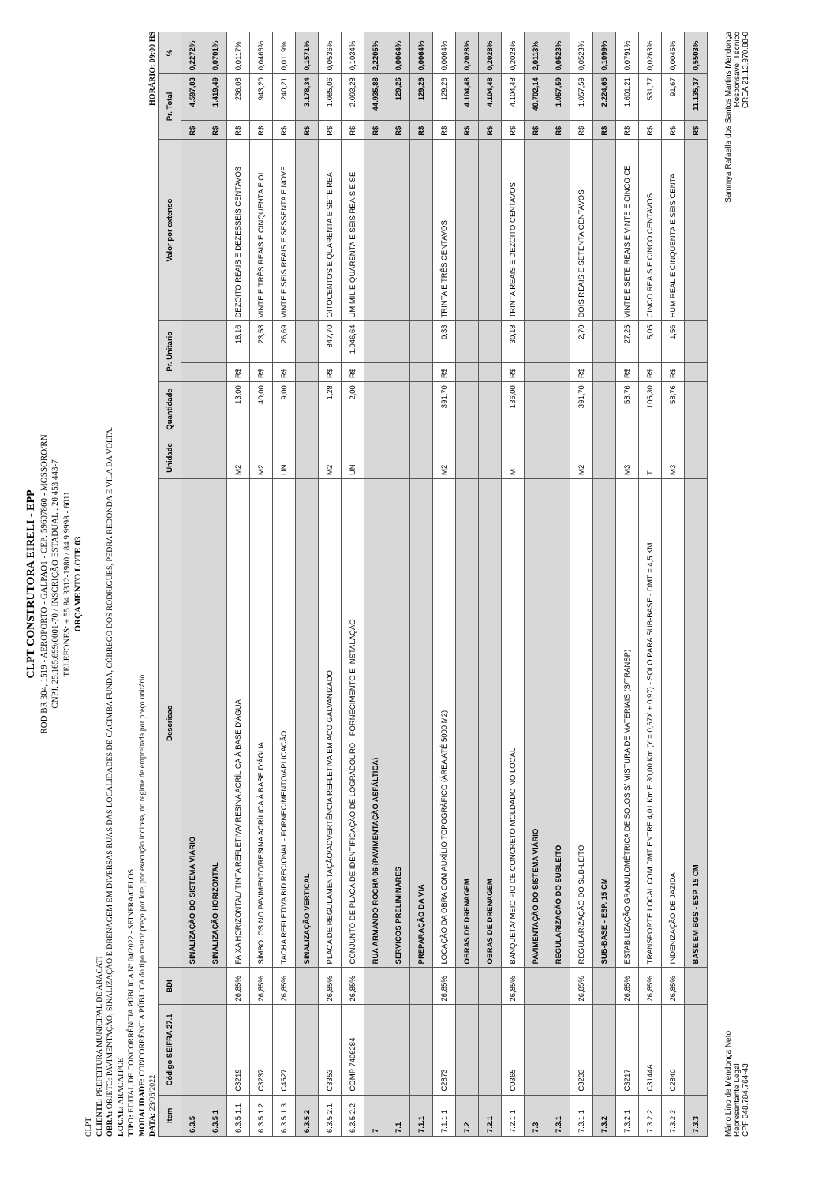CLPT CONSTRUTORA EIRELI - EPP
ROD BR 304, 1519 - AEROPORTO - GALPAO1 - CEP: 59607860 - MOSSORO/RN
CNPJ: 25.165.699/0001-70 / INSCRIÇÃO ESTADUAL : 20.453.443-7
TELEFONES: + 55 84 3312-1980 / 84 9 9998 - 6011
ORÇAMENTO LOTE 03
CLPT
CLIENTE: PREFEITURA MUNICIPAL DE ARACATI
OBRA: OBJETO: PAVIMENTAÇÃO, SINALIZAÇÃO E DRENAGEM EM DIVERSAS RUAS DAS LOCALIDADES DE CACIMBA FUNDA, CÓRREGO DOS RODRIGUES, PEDRA REDONDA E VILA DA VOLTA.
LOCAL: ARACATI/CE
TIPO: EDITAL DE CONCORRÊNCIA PÚBLICA Nº 04/2022 - SEINFRA/CELOS
MODALIDADE: CONCORRÊNCIA PÚBLICA do tipo menor preço por lote, por execução indireta, no regime de empreitada por preço unitário.
DATA: 23/06/2022 HORÁRIO: 09:00 HS
| Item | Código SEIFRA 27.1 | BDI | Descricao | Unidade | Quantidade | Pr. Unitario | | Valor por extenso | Pr. Total | | % |
| --- | --- | --- | --- | --- | --- | --- | --- | --- | --- | --- | --- |
| 6.3.5 | | | SINALIZAÇÃO DO SISTEMA VIÁRIO | | | | | | R$ | 4.597,83 | 0,2272% |
| 6.3.5.1 | | | SINALIZAÇÃO HORIZONTAL | | | | | | R$ | 1.419,49 | 0,0701% |
| 6.3.5.1.1 | C3219 | 26,85% | FAIXA HORIZONTAL/ TINTA REFLETIVA/ RESINA ACRÍLICA À BASE D'ÁGUA | M2 | 13,00 | R$ | 18,16 | DEZOITO REAIS E DEZESSEIS CENTAVOS | R$ | 236,08 | 0,0117% |
| 6.3.5.1.2 | C3237 | 26,85% | SÍMBOLOS NO PAVIMENTO/RESINA ACRÍLICA À BASE D'ÁGUA | M2 | 40,00 | R$ | 23,58 | VINTE E TRÊS REAIS E CINQUENTA E OI | R$ | 943,20 | 0,0466% |
| 6.3.5.1.3 | C4527 | 26,85% | TACHA REFLETIVA BIDIRECIONAL - FORNECIMENTO/APLICAÇÃO | UN | 9,00 | R$ | 26,69 | VINTE E SEIS REAIS E SESSENTA E NOVE | R$ | 240,21 | 0,0119% |
| 6.3.5.2 | | | SINALIZAÇÃO VERTICAL | | | | | | R$ | 3.178,34 | 0,1571% |
| 6.3.5.2.1 | C3353 | 26,85% | PLACA DE REGULAMENTAÇÃO/ADVERTÊNCIA REFLETIVA EM ACO GALVANIZADO | M2 | 1,28 | R$ | 847,70 | OITOCENTOS E QUARENTA E SETE REA | R$ | 1.085,06 | 0,0536% |
| 6.3.5.2.2 | COMP 7406284 | 26,85% | CONJUNTO DE PLACA DE IDENTIFICAÇÃO DE LOGRADOURO - FORNECIMENTO E INSTALAÇÃO | UN | 2,00 | R$ | 1.046,64 | UM MIL E QUARENTA E SEIS REAIS E SE | R$ | 2.093,28 | 0,1034% |
| 7 | | | RUA ARMANDO ROCHA 06 (PAVIMENTAÇÃO ASFÁLTICA) | | | | | | R$ | 44.935,88 | 2,2205% |
| 7.1 | | | SERVIÇOS PRELIMINARES | | | | | | R$ | 129,26 | 0,0064% |
| 7.1.1 | | | PREPARAÇÃO DA VIA | | | | | | R$ | 129,26 | 0,0064% |
| 7.1.1.1 | C2873 | 26,85% | LOCAÇÃO DA OBRA COM AUXÍLIO TOPOGRÁFICO (ÁREA ATÉ 5000 M2) | M2 | 391,70 | R$ | 0,33 | TRINTA E TRÊS CENTAVOS | R$ | 129,26 | 0,0064% |
| 7.2 | | | OBRAS DE DRENAGEM | | | | | | R$ | 4.104,48 | 0,2028% |
| 7.2.1 | | | OBRAS DE DRENAGEM | | | | | | R$ | 4.104,48 | 0,2028% |
| 7.2.1.1 | C0365 | 26,85% | BANQUETA/ MEIO FIO DE CONCRETO MOLDADO NO LOCAL | M | 136,00 | R$ | 30,18 | TRINTA REAIS E DEZOITO CENTAVOS | R$ | 4.104,48 | 0,2028% |
| 7.3 | | | PAVIMENTAÇÃO DO SISTEMA VIÁRIO | | | | | | R$ | 40.702,14 | 2,0113% |
| 7.3.1 | | | REGULARIZAÇÃO DO SUBLEITO | | | | | | R$ | 1.057,59 | 0,0523% |
| 7.3.1.1 | C3233 | 26,85% | REGULARIZAÇÃO DO SUB-LEITO | M2 | 391,70 | R$ | 2,70 | DOIS REAIS E SETENTA CENTAVOS | R$ | 1.057,59 | 0,0523% |
| 7.3.2 | | | SUB-BASE - ESP. 15 CM | | | | | | R$ | 2.224,65 | 0,1099% |
| 7.3.2.1 | C3217 | 26,85% | ESTABILIZAÇÃO GRANULOMÉTRICA DE SOLOS S/ MISTURA DE MATERIAIS (S/TRANSP) | M3 | 58,76 | R$ | 27,25 | VINTE E SETE REAIS E VINTE E CINCO CE | R$ | 1.601,21 | 0,0791% |
| 7.3.2.2 | C3144A | 26,85% | TRANSPORTE LOCAL COM DMT ENTRE 4,01 Km E 30,00 Km (Y = 0,67X + 0,97) - SOLO PARA SUB-BASE - DMT = 4,5 KM | T | 105,30 | R$ | 5,05 | CINCO REAIS E CINCO CENTAVOS | R$ | 531,77 | 0,0263% |
| 7.3.2.3 | C2840 | 26,85% | INDENIZAÇÃO DE JAZIDA | M3 | 58,76 | R$ | 1,56 | HUM REAL E CINQUENTA E SEIS CENTA | R$ | 91,67 | 0,0045% |
| 7.3.3 | | | BASE EM BGS - ESP. 15 CM | | | | | | R$ | 11.135,37 | 0,5503% |
Mário Lino de Mendonça Neto
Representante Legal
CPF 048.784.764-43
Sammya Rafaella dos Santos Martins Mendonça
Responsável Técnico
CREA 21.13.970.88-0